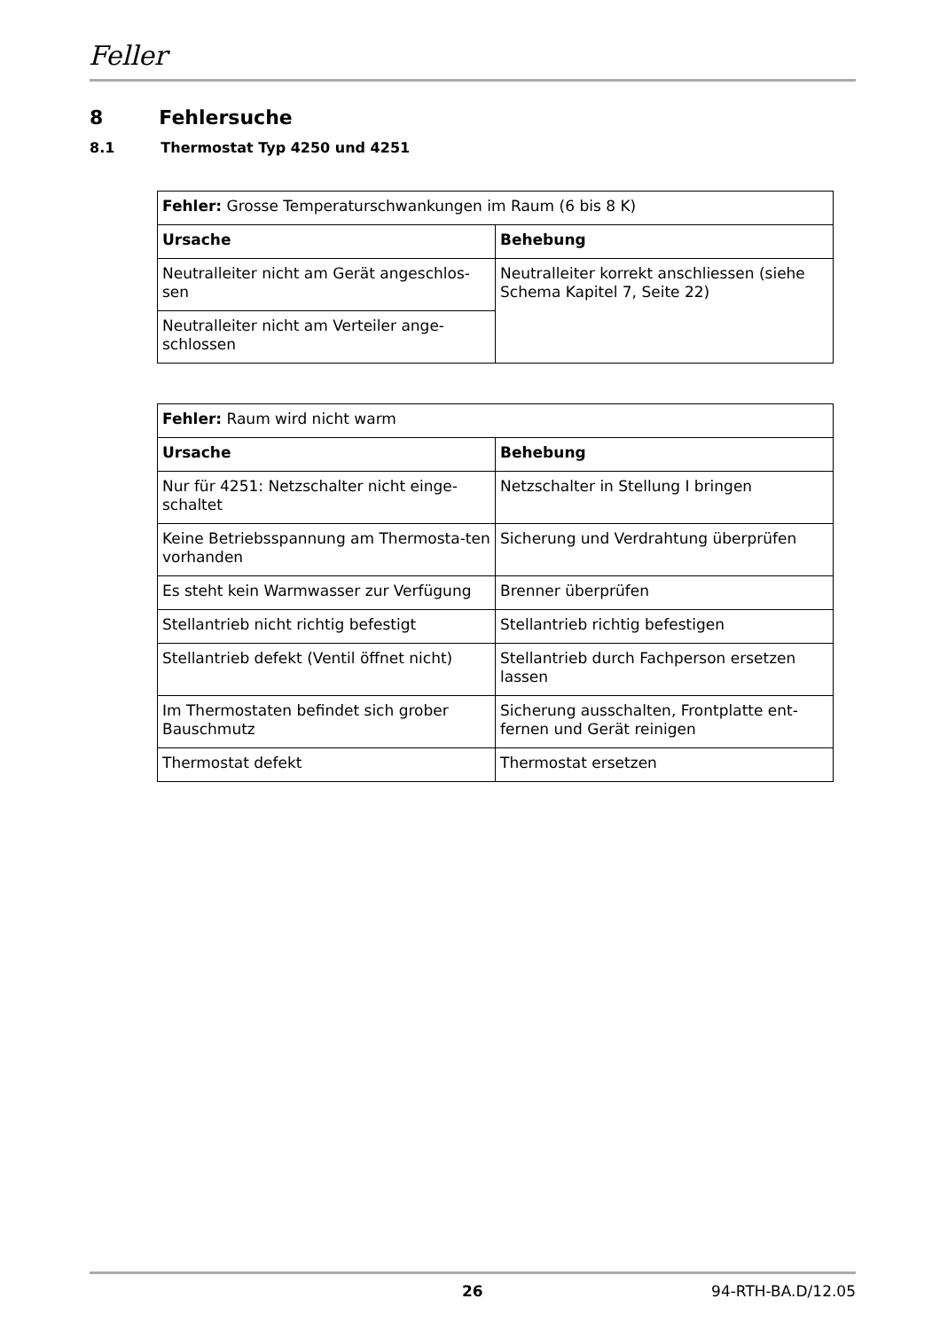Feller
8 Fehlersuche
8.1 Thermostat Typ 4250 und 4251
| Fehler: Grosse Temperaturschwankungen im Raum (6 bis 8 K) | |
| Ursache | Behebung |
| Neutralleiter nicht am Gerät angeschlos-sen | Neutralleiter korrekt anschliessen (siehe Schema Kapitel 7, Seite 22) |
| Neutralleiter nicht am Verteiler ange-schlossen | |
| Fehler: Raum wird nicht warm | |
| Ursache | Behebung |
| Nur für 4251: Netzschalter nicht einge-schaltet | Netzschalter in Stellung I bringen |
| Keine Betriebsspannung am Thermosta-ten vorhanden | Sicherung und Verdrahtung überprüfen |
| Es steht kein Warmwasser zur Verfügung | Brenner überprüfen |
| Stellantrieb nicht richtig befestigt | Stellantrieb richtig befestigen |
| Stellantrieb defekt (Ventil öffnet nicht) | Stellantrieb durch Fachperson ersetzen lassen |
| Im Thermostaten befindet sich grober Bauschmutz | Sicherung ausschalten, Frontplatte ent-fernen und Gerät reinigen |
| Thermostat defekt | Thermostat ersetzen |
26 94-RTH-BA.D/12.05